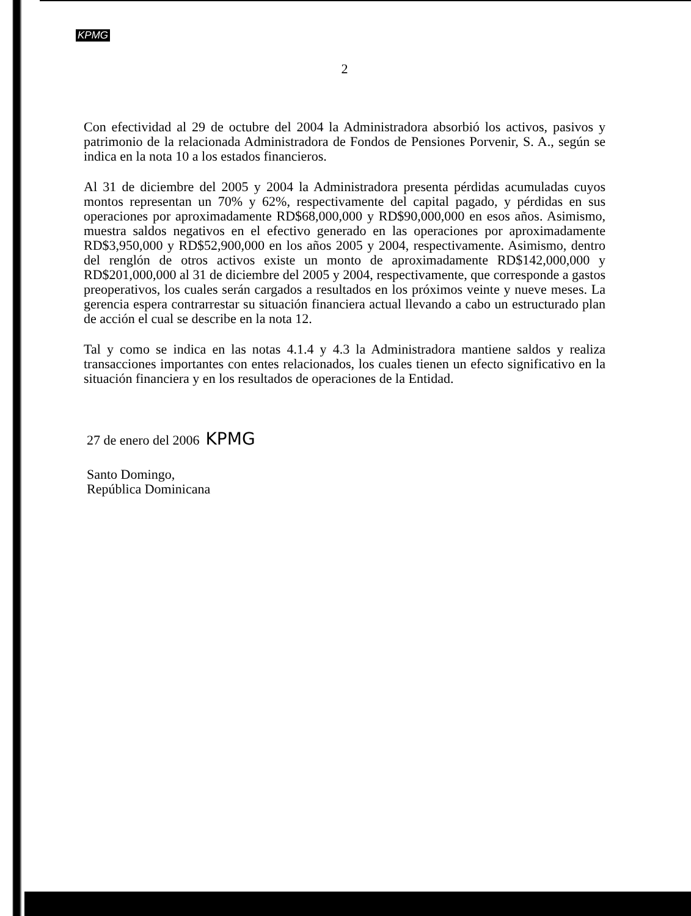KPMG
2
Con efectividad al 29 de octubre del 2004 la Administradora absorbió los activos, pasivos y patrimonio de la relacionada Administradora de Fondos de Pensiones Porvenir, S. A., según se indica en la nota 10 a los estados financieros.
Al 31 de diciembre del 2005 y 2004 la Administradora presenta pérdidas acumuladas cuyos montos representan un 70% y 62%, respectivamente del capital pagado, y pérdidas en sus operaciones por aproximadamente RD$68,000,000 y RD$90,000,000 en esos años. Asimismo, muestra saldos negativos en el efectivo generado en las operaciones por aproximadamente RD$3,950,000 y RD$52,900,000 en los años 2005 y 2004, respectivamente. Asimismo, dentro del renglón de otros activos existe un monto de aproximadamente RD$142,000,000 y RD$201,000,000 al 31 de diciembre del 2005 y 2004, respectivamente, que corresponde a gastos preoperativos, los cuales serán cargados a resultados en los próximos veinte y nueve meses. La gerencia espera contrarrestar su situación financiera actual llevando a cabo un estructurado plan de acción el cual se describe en la nota 12.
Tal y como se indica en las notas 4.1.4 y 4.3 la Administradora mantiene saldos y realiza transacciones importantes con entes relacionados, los cuales tienen un efecto significativo en la situación financiera y en los resultados de operaciones de la Entidad.
27 de enero del 2006 KPMG
Santo Domingo,
República Dominicana